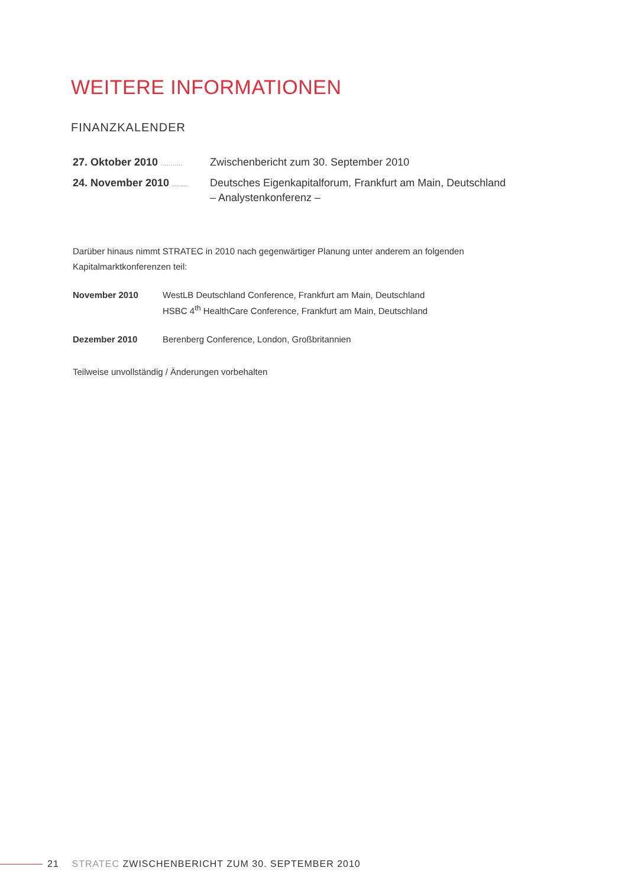WEITERE INFORMATIONEN
FINANZKALENDER
27. Oktober 2010 ...........
Zwischenbericht zum 30. September 2010
24. November 2010 ........
Deutsches Eigenkapitalforum, Frankfurt am Main, Deutschland
– Analystenkonferenz –
Darüber hinaus nimmt STRATEC in 2010 nach gegenwärtiger Planung unter anderem an folgenden Kapitalmarktkonferenzen teil:
November 2010 WestLB Deutschland Conference, Frankfurt am Main, Deutschland
HSBC 4<sup>th</sup> HealthCare Conference, Frankfurt am Main, Deutschland
Dezember 2010 Berenberg Conference, London, Großbritannien
Teilweise unvollständig / Änderungen vorbehalten
21 STRATEC ZWISCHENBERICHT ZUM 30. SEPTEMBER 2010